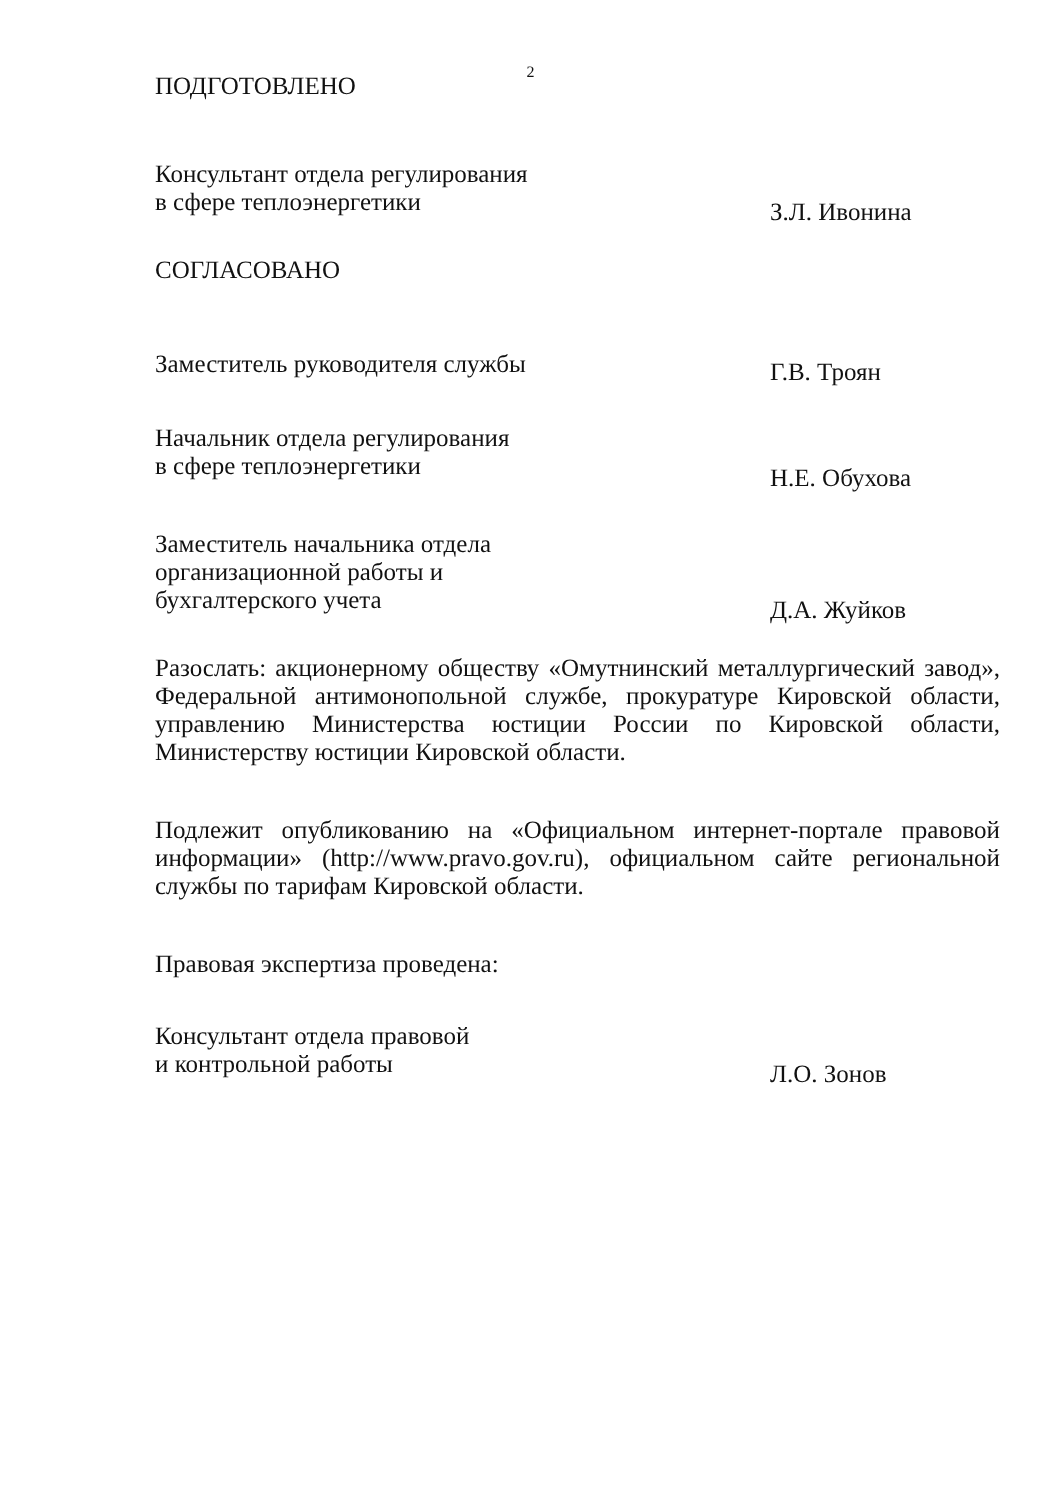2
ПОДГОТОВЛЕНО
Консультант отдела регулирования
в сфере теплоэнергетики
З.Л. Ивонина
СОГЛАСОВАНО
Заместитель руководителя службы
Г.В. Троян
Начальник отдела регулирования
в сфере теплоэнергетики
Н.Е. Обухова
Заместитель начальника отдела
организационной работы и
бухгалтерского учета
Д.А. Жуйков
Разослать: акционерному обществу «Омутнинский металлургический завод», Федеральной антимонопольной службе, прокуратуре Кировской области, управлению Министерства юстиции России по Кировской области, Министерству юстиции Кировской области.
Подлежит опубликованию на «Официальном интернет-портале правовой информации» (http://www.pravo.gov.ru), официальном сайте региональной службы по тарифам Кировской области.
Правовая экспертиза проведена:
Консультант отдела правовой
и контрольной работы
Л.О. Зонов